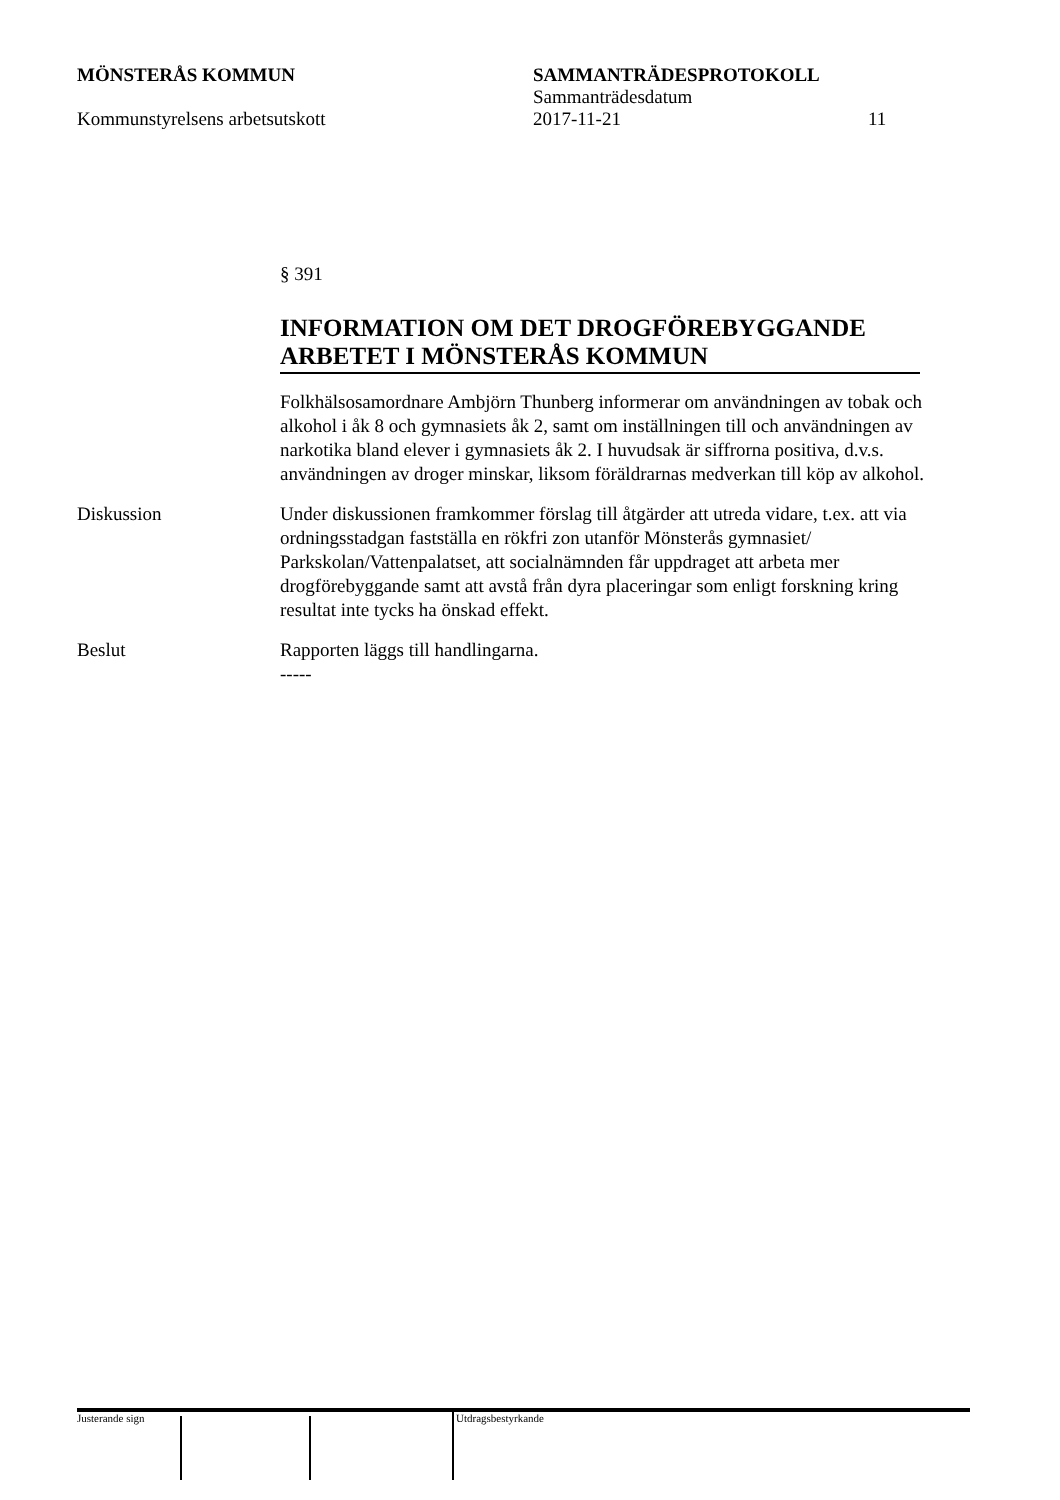MÖNSTERÅS KOMMUN SAMMANTRÄDESPROTOKOLL
Sammanträdesdatum
Kommunstyrelsens arbetsutskott 2017-11-21 11
§ 391
INFORMATION OM DET DROGFÖREBYGGANDE ARBETET I MÖNSTERÅS KOMMUN
Folkhälsosamordnare Ambjörn Thunberg informerar om användningen av tobak och alkohol i åk 8 och gymnasiets åk 2, samt om inställningen till och användningen av narkotika bland elever i gymnasiets åk 2. I huvudsak är siffrorna positiva, d.v.s. användningen av droger minskar, liksom föräldrarnas medverkan till köp av alkohol.
Diskussion Under diskussionen framkommer förslag till åtgärder att utreda vidare, t.ex. att via ordningsstadgan fastställa en rökfri zon utanför Mönsterås gymnasiet/ Parkskolan/Vattenpalatset, att socialnämnden får uppdraget att arbeta mer drogförebyggande samt att avstå från dyra placeringar som enligt forskning kring resultat inte tycks ha önskad effekt.
Beslut Rapporten läggs till handlingarna.
-----
Justerande sign Utdragsbestyrkande